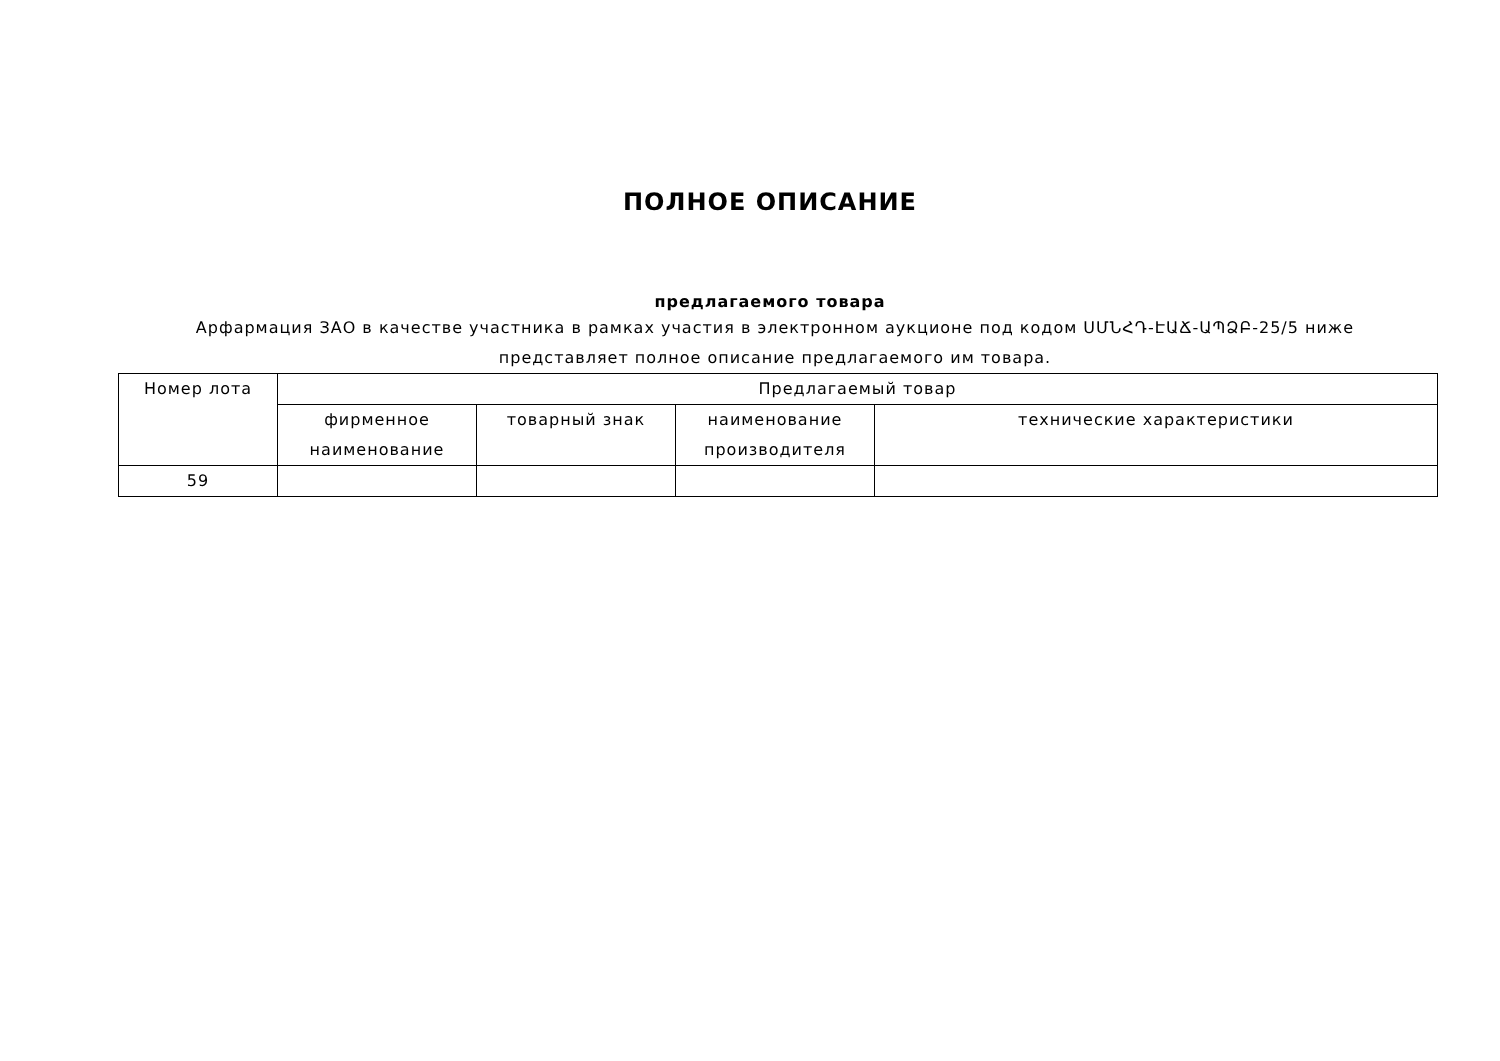ПОЛНОЕ ОПИСАНИЕ
предлагаемого товара
Арфармация ЗАО в качестве участника в рамках участия в электронном аукционе под кодом ՍՄՆՀԴ-ԷԱՃ-ԱՊՁԲ-25/5 ниже представляет полное описание предлагаемого им товара.
| Номер лота | Предлагаемый товар | | | |
| | фирменное наименование | товарный знак | наименование производителя | технические характеристики |
| 59 | | | | |